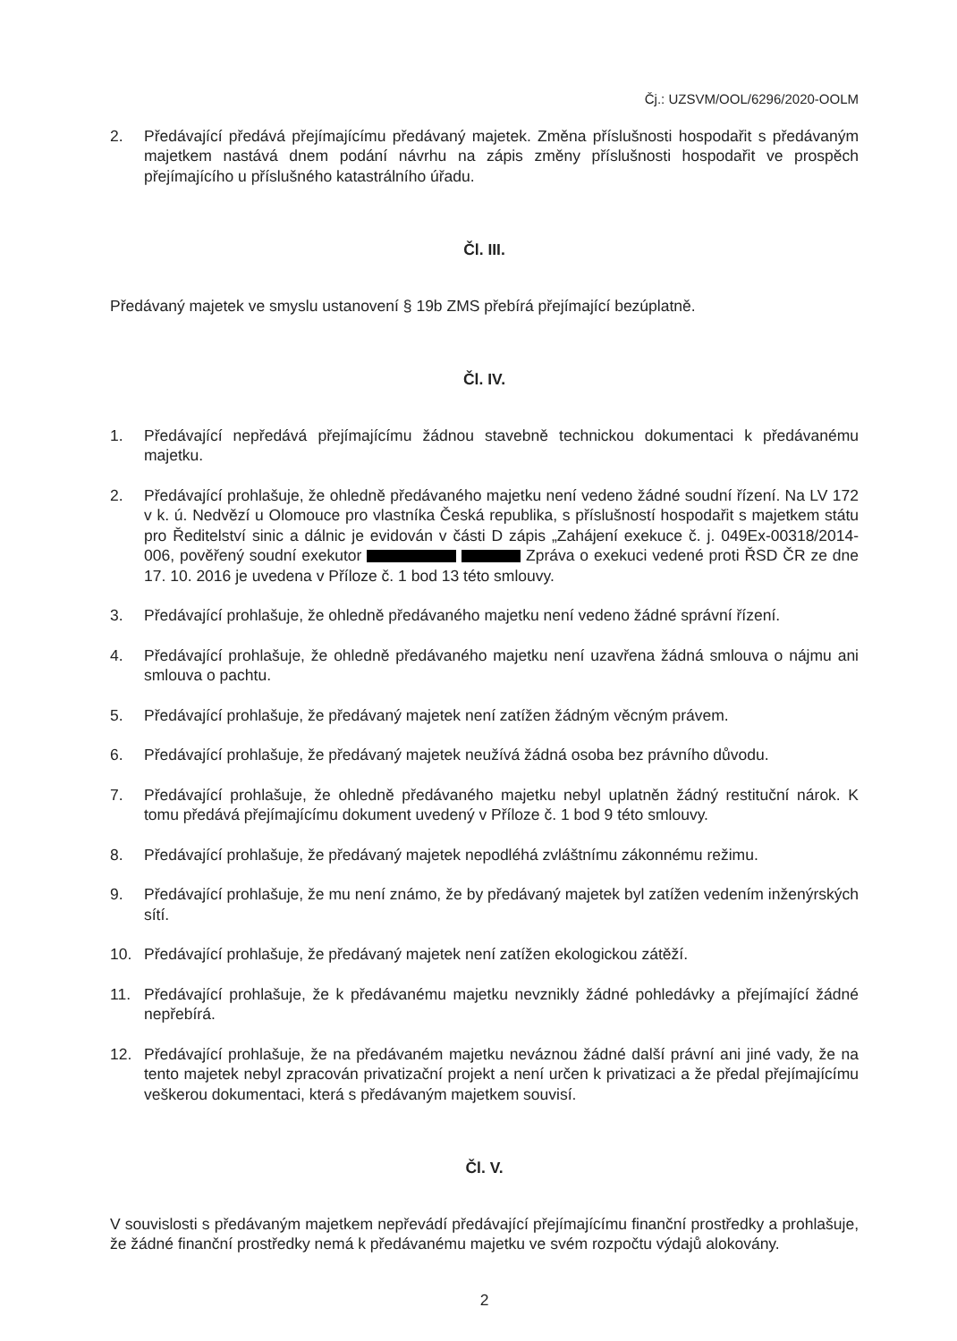Čj.: UZSVM/OOL/6296/2020-OOLM
2. Předávající předává přejímajícímu předávaný majetek. Změna příslušnosti hospodařit s předávaným majetkem nastává dnem podání návrhu na zápis změny příslušnosti hospodařit ve prospěch přejímajícího u příslušného katastrálního úřadu.
Čl. III.
Předávaný majetek ve smyslu ustanovení § 19b ZMS přebírá přejímající bezúplatně.
Čl. IV.
1. Předávající nepředává přejímajícímu žádnou stavebně technickou dokumentaci k předávanému majetku.
2. Předávající prohlašuje, že ohledně předávaného majetku není vedeno žádné soudní řízení. Na LV 172 v k. ú. Nedvězí u Olomouce pro vlastníka Česká republika, s příslušností hospodařit s majetkem státu pro Ředitelství sinic a dálnic je evidován v části D zápis „Zahájení exekuce č. j. 049Ex-00318/2014-006, pověřený soudní exekutor Zpráva o exekuci vedené proti ŘSD ČR ze dne 17. 10. 2016 je uvedena v Příloze č. 1 bod 13 této smlouvy.
3. Předávající prohlašuje, že ohledně předávaného majetku není vedeno žádné správní řízení.
4. Předávající prohlašuje, že ohledně předávaného majetku není uzavřena žádná smlouva o nájmu ani smlouva o pachtu.
5. Předávající prohlašuje, že předávaný majetek není zatížen žádným věcným právem.
6. Předávající prohlašuje, že předávaný majetek neužívá žádná osoba bez právního důvodu.
7. Předávající prohlašuje, že ohledně předávaného majetku nebyl uplatněn žádný restituční nárok. K tomu předává přejímajícímu dokument uvedený v Příloze č. 1 bod 9 této smlouvy.
8. Předávající prohlašuje, že předávaný majetek nepodléhá zvláštnímu zákonnému režimu.
9. Předávající prohlašuje, že mu není známo, že by předávaný majetek byl zatížen vedením inženýrských sítí.
10. Předávající prohlašuje, že předávaný majetek není zatížen ekologickou zátěží.
11. Předávající prohlašuje, že k předávanému majetku nevznikly žádné pohledávky a přejímající žádné nepřebírá.
12. Předávající prohlašuje, že na předávaném majetku neváznou žádné další právní ani jiné vady, že na tento majetek nebyl zpracován privatizační projekt a není určen k privatizaci a že předal přejímajícímu veškerou dokumentaci, která s předávaným majetkem souvisí.
Čl. V.
V souvislosti s předávaným majetkem nepřevádí předávající přejímajícímu finanční prostředky a prohlašuje, že žádné finanční prostředky nemá k předávanému majetku ve svém rozpočtu výdajů alokovány.
2